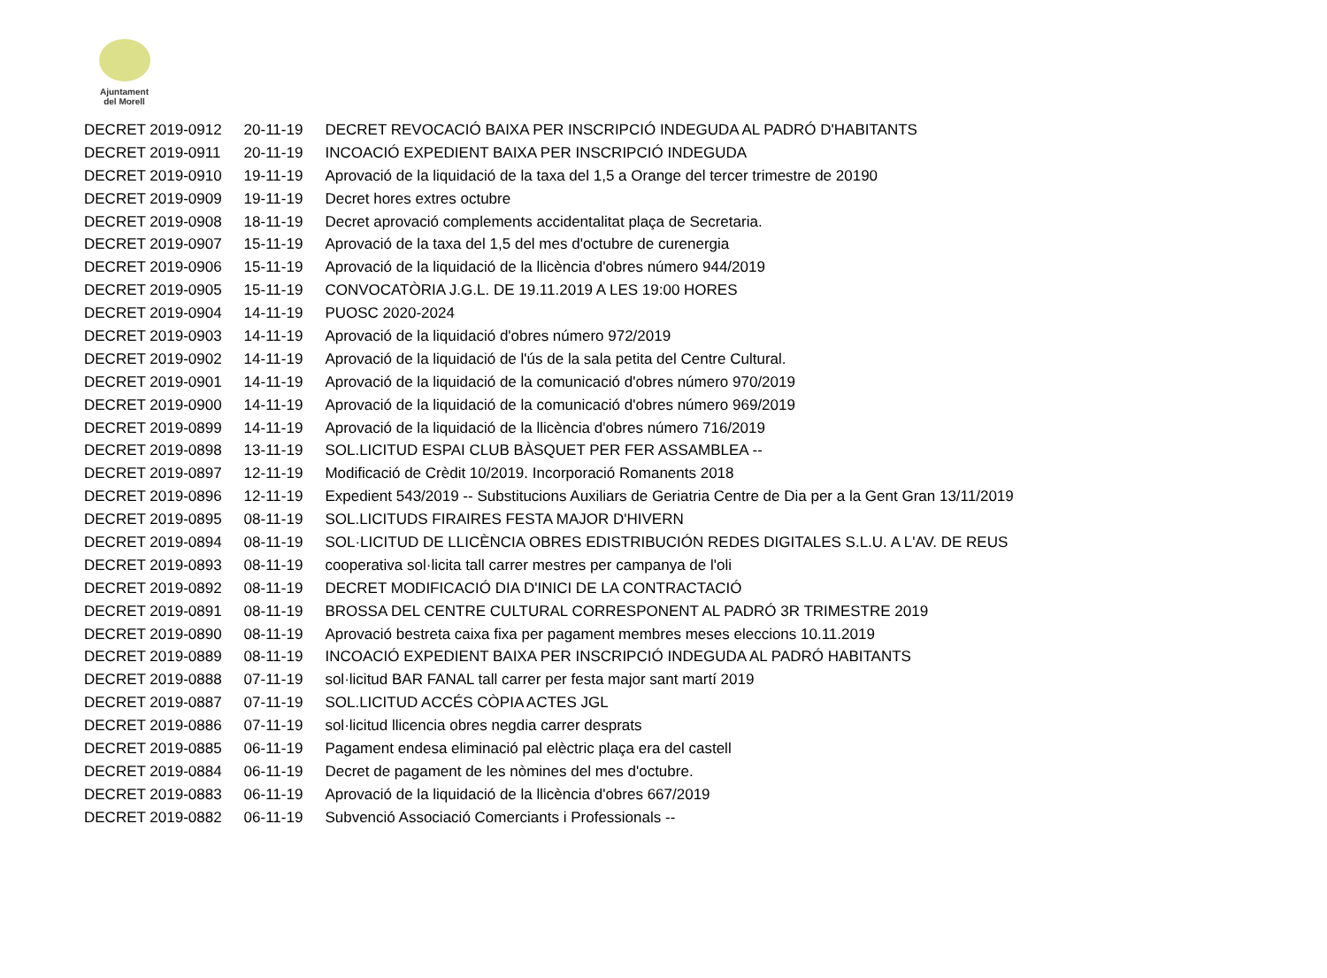Ajuntament
del Morell
| DECRET 2019-0912 | 20-11-19 | DECRET REVOCACIÓ BAIXA PER INSCRIPCIÓ INDEGUDA AL PADRÓ D'HABITANTS |
| DECRET 2019-0911 | 20-11-19 | INCOACIÓ EXPEDIENT BAIXA PER INSCRIPCIÓ INDEGUDA |
| DECRET 2019-0910 | 19-11-19 | Aprovació de la liquidació de la taxa del 1,5 a Orange del tercer trimestre de 20190 |
| DECRET 2019-0909 | 19-11-19 | Decret hores extres octubre |
| DECRET 2019-0908 | 18-11-19 | Decret aprovació complements accidentalitat plaça de Secretaria. |
| DECRET 2019-0907 | 15-11-19 | Aprovació de la taxa del 1,5 del mes d'octubre de curenergia |
| DECRET 2019-0906 | 15-11-19 | Aprovació de la liquidació de la llicència d'obres número 944/2019 |
| DECRET 2019-0905 | 15-11-19 | CONVOCATÒRIA J.G.L. DE 19.11.2019 A LES 19:00 HORES |
| DECRET 2019-0904 | 14-11-19 | PUOSC 2020-2024 |
| DECRET 2019-0903 | 14-11-19 | Aprovació de la liquidació d'obres número 972/2019 |
| DECRET 2019-0902 | 14-11-19 | Aprovació de la liquidació de l'ús de la sala petita del Centre Cultural. |
| DECRET 2019-0901 | 14-11-19 | Aprovació de la liquidació de la comunicació d'obres número 970/2019 |
| DECRET 2019-0900 | 14-11-19 | Aprovació de la liquidació de la comunicació d'obres número 969/2019 |
| DECRET 2019-0899 | 14-11-19 | Aprovació de la liquidació de la llicència d'obres número 716/2019 |
| DECRET 2019-0898 | 13-11-19 | SOL.LICITUD ESPAI CLUB BÀSQUET PER FER ASSAMBLEA -- |
| DECRET 2019-0897 | 12-11-19 | Modificació de Crèdit 10/2019. Incorporació Romanents 2018 |
| DECRET 2019-0896 | 12-11-19 | Expedient 543/2019 -- Substitucions Auxiliars de Geriatria Centre de Dia per a la Gent Gran 13/11/2019 |
| DECRET 2019-0895 | 08-11-19 | SOL.LICITUDS FIRAIRES FESTA MAJOR D'HIVERN |
| DECRET 2019-0894 | 08-11-19 | SOL·LICITUD DE LLICÈNCIA OBRES EDISTRIBUCIÓN REDES DIGITALES S.L.U. A L'AV. DE REUS |
| DECRET 2019-0893 | 08-11-19 | cooperativa sol·licita tall carrer mestres per campanya de l'oli |
| DECRET 2019-0892 | 08-11-19 | DECRET MODIFICACIÓ DIA D'INICI DE LA CONTRACTACIÓ |
| DECRET 2019-0891 | 08-11-19 | BROSSA DEL CENTRE CULTURAL CORRESPONENT AL PADRÓ 3R TRIMESTRE 2019 |
| DECRET 2019-0890 | 08-11-19 | Aprovació bestreta caixa fixa per pagament membres meses eleccions 10.11.2019 |
| DECRET 2019-0889 | 08-11-19 | INCOACIÓ EXPEDIENT BAIXA PER INSCRIPCIÓ INDEGUDA AL PADRÓ HABITANTS |
| DECRET 2019-0888 | 07-11-19 | sol·licitud BAR FANAL tall carrer per festa major sant martí 2019 |
| DECRET 2019-0887 | 07-11-19 | SOL.LICITUD ACCÉS CÒPIA ACTES JGL |
| DECRET 2019-0886 | 07-11-19 | sol·licitud llicencia obres negdia carrer desprats |
| DECRET 2019-0885 | 06-11-19 | Pagament endesa eliminació pal elèctric plaça era del castell |
| DECRET 2019-0884 | 06-11-19 | Decret de pagament de les nòmines del mes d'octubre. |
| DECRET 2019-0883 | 06-11-19 | Aprovació de la liquidació de la llicència d'obres 667/2019 |
| DECRET 2019-0882 | 06-11-19 | Subvenció Associació Comerciants i Professionals -- |